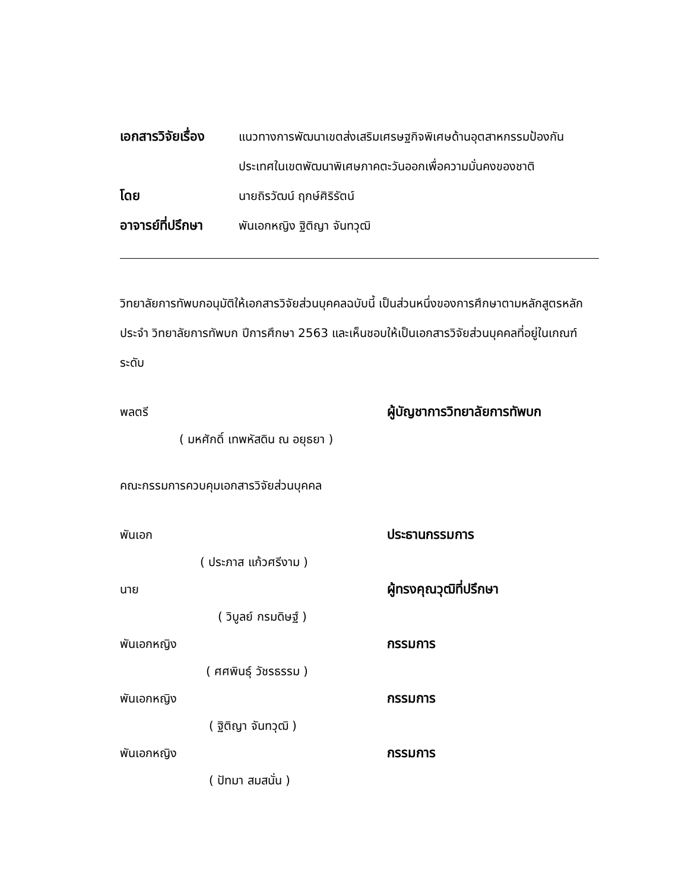เอกสารวิจัยเรื่อง
แนวทางการพัฒนาเขตส่งเสริมเศรษฐกิจพิเศษด้านอุตสาหกรรมป้องกันประเทศในเขตพัฒนาพิเศษภาคตะวันออกเพื่อความมั่นคงของชาติ
โดย นายถิรวัฒน์ ฤกษ์ศิริรัตน์
อาจารย์ที่ปรึกษา
พันเอกหญิง ฐิติญา จันทวุฒิ
วิทยาลัยการทัพบกอนุมัติให้เอกสารวิจัยส่วนบุคคลฉบับนี้ เป็นส่วนหนึ่งของการศึกษาตามหลักสูตรหลักประจำ วิทยาลัยการทัพบก ปีการศึกษา 2563 และเห็นชอบให้เป็นเอกสารวิจัยส่วนบุคคลที่อยู่ในเกณฑ์ระดับ
พลตรี ผู้บัญชาการวิทยาลัยการทัพบก
( มหศักดิ์ เทพหัสดิน ณ อยุธยา )
คณะกรรมการควบคุมเอกสารวิจัยส่วนบุคคล
พันเอก ประธานกรรมการ
( ประภาส แก้วศรีงาม )
นาย ผู้ทรงคุณวุฒิที่ปรึกษา
( วิบูลย์ กรมดิษฐ์ )
พันเอกหญิง กรรมการ
( ศศพินธุ์ วัชรธรรม )
พันเอกหญิง กรรมการ
( ฐิติญา จันทวุฒิ )
พันเอกหญิง กรรมการ
( ปัทมา สมสนั่น )